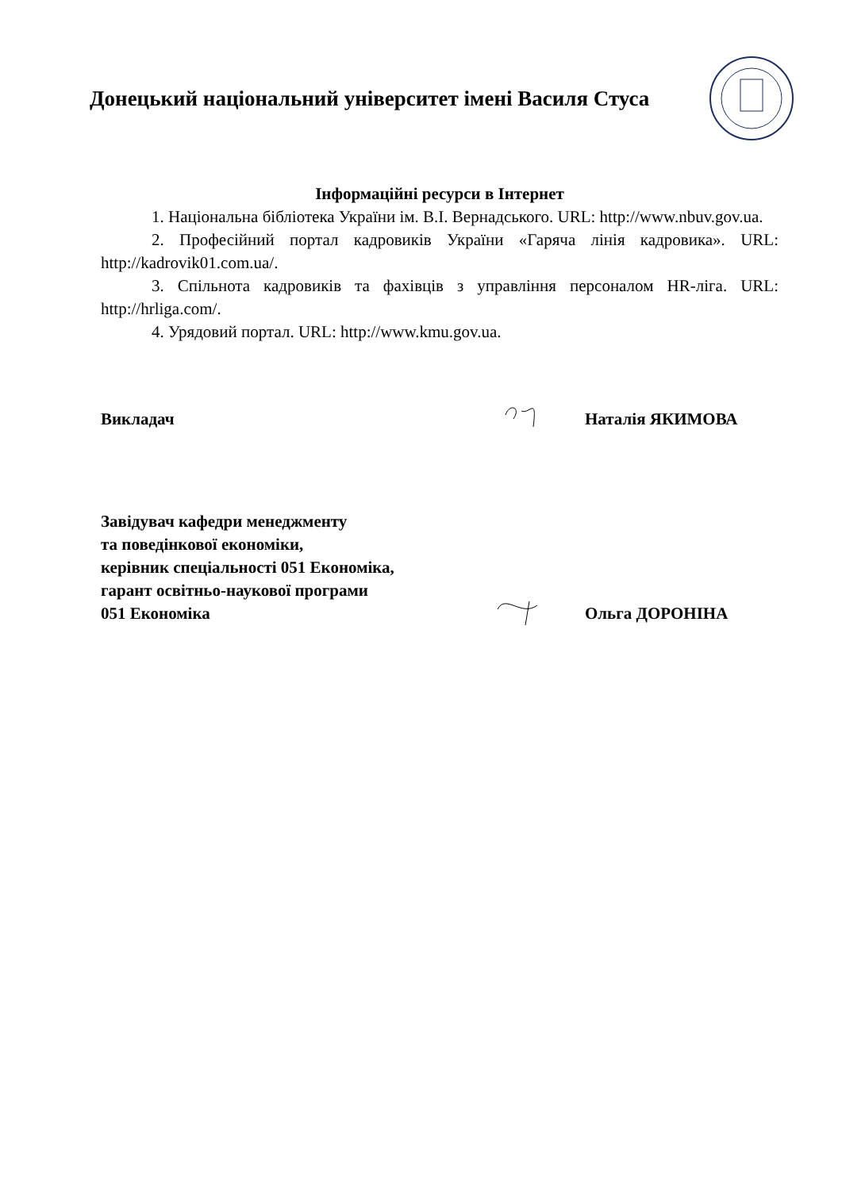Донецький національний університет імені Василя Стуса
Інформаційні ресурси в Інтернет
1. Національна бібліотека України ім. В.І. Вернадського. URL: http://www.nbuv.gov.ua.
2. Професійний портал кадровиків України «Гаряча лінія кадровика». URL: http://kadrovik01.com.ua/.
3. Спільнота кадровиків та фахівців з управління персоналом HR-ліга. URL: http://hrliga.com/.
4. Урядовий портал. URL: http://www.kmu.gov.ua.
Викладач
Наталія ЯКИМОВА
Завідувач кафедри менеджменту
та поведінкової економіки,
керівник спеціальності 051 Економіка,
гарант освітньо-наукової програми
051 Економіка
Ольга ДОРОНІНА